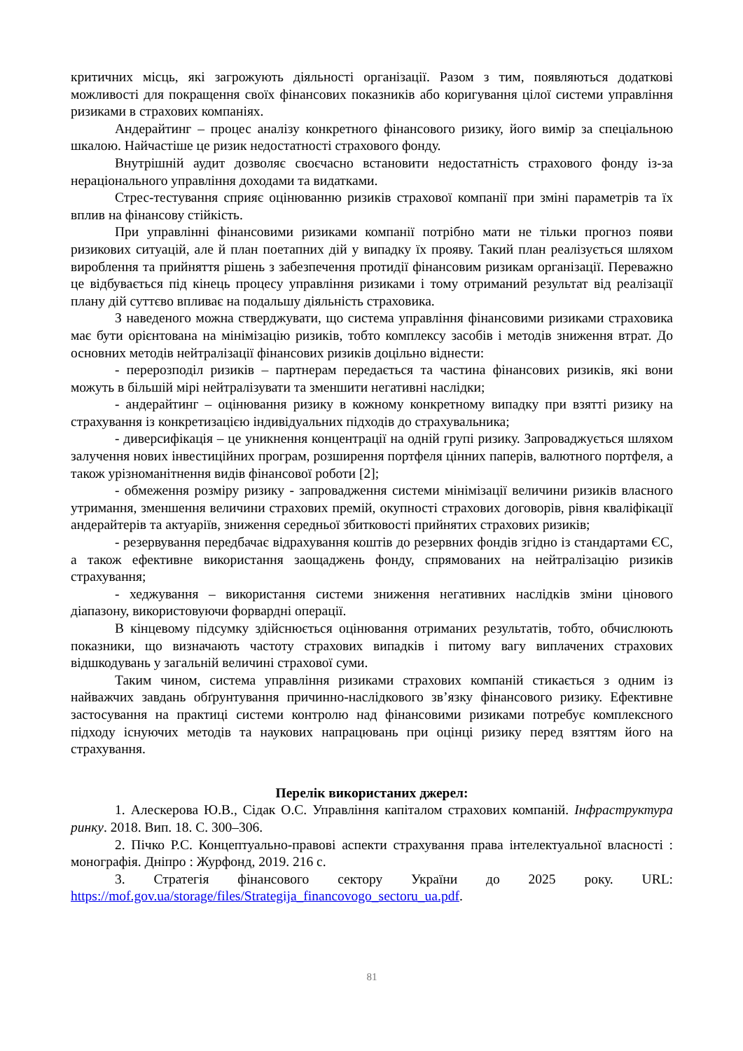критичних місць, які загрожують діяльності організації. Разом з тим, появляються додаткові можливості для покращення своїх фінансових показників або коригування цілої системи управління ризиками в страхових компаніях.
Андерайтинг – процес аналізу конкретного фінансового ризику, його вимір за спеціальною шкалою. Найчастіше це ризик недостатності страхового фонду.
Внутрішній аудит дозволяє своєчасно встановити недостатність страхового фонду із-за нераціонального управління доходами та видатками.
Стрес-тестування сприяє оцінюванню ризиків страхової компанії при зміні параметрів та їх вплив на фінансову стійкість.
При управлінні фінансовими ризиками компанії потрібно мати не тільки прогноз появи ризикових ситуацій, але й план поетапних дій у випадку їх прояву. Такий план реалізується шляхом вироблення та прийняття рішень з забезпечення протидії фінансовим ризикам організації. Переважно це відбувається під кінець процесу управління ризиками і тому отриманий результат від реалізації плану дій суттєво впливає на подальшу діяльність страховика.
З наведеного можна стверджувати, що система управління фінансовими ризиками страховика має бути орієнтована на мінімізацію ризиків, тобто комплексу засобів і методів зниження втрат. До основних методів нейтралізації фінансових ризиків доцільно віднести:
- перерозподіл ризиків – партнерам передається та частина фінансових ризиків, які вони можуть в більшій мірі нейтралізувати та зменшити негативні наслідки;
- андерайтинг – оцінювання ризику в кожному конкретному випадку при взятті ризику на страхування із конкретизацією індивідуальних підходів до страхувальника;
- диверсифікація – це уникнення концентрації на одній групі ризику. Запроваджується шляхом залучення нових інвестиційних програм, розширення портфеля цінних паперів, валютного портфеля, а також урізноманітнення видів фінансової роботи [2];
- обмеження розміру ризику - запровадження системи мінімізації величини ризиків власного утримання, зменшення величини страхових премій, окупності страхових договорів, рівня кваліфікації андерайтерів та актуаріїв, зниження середньої збитковості прийнятих страхових ризиків;
- резервування передбачає відрахування коштів до резервних фондів згідно із стандартами ЄС, а також ефективне використання заощаджень фонду, спрямованих на нейтралізацію ризиків страхування;
- хеджування – використання системи зниження негативних наслідків зміни цінового діапазону, використовуючи форвардні операції.
В кінцевому підсумку здійснюється оцінювання отриманих результатів, тобто, обчислюють показники, що визначають частоту страхових випадків і питому вагу виплачених страхових відшкодувань у загальній величині страхової суми.
Таким чином, система управління ризиками страхових компаній стикається з одним із найважчих завдань обґрунтування причинно-наслідкового зв’язку фінансового ризику. Ефективне застосування на практиці системи контролю над фінансовими ризиками потребує комплексного підходу існуючих методів та наукових напрацювань при оцінці ризику перед взяттям його на страхування.
Перелік використаних джерел:
1. Алескерова Ю.В., Сідак О.С. Управління капіталом страхових компаній. Інфраструктура ринку. 2018. Вип. 18. С. 300–306.
2. Пічко Р.С. Концептуально-правові аспекти страхування права інтелектуальної власності : монографія. Дніпро : Журфонд, 2019. 216 с.
3. Стратегія фінансового сектору України до 2025 року. URL: https://mof.gov.ua/storage/files/Strategija_financovogo_sectoru_ua.pdf.
81